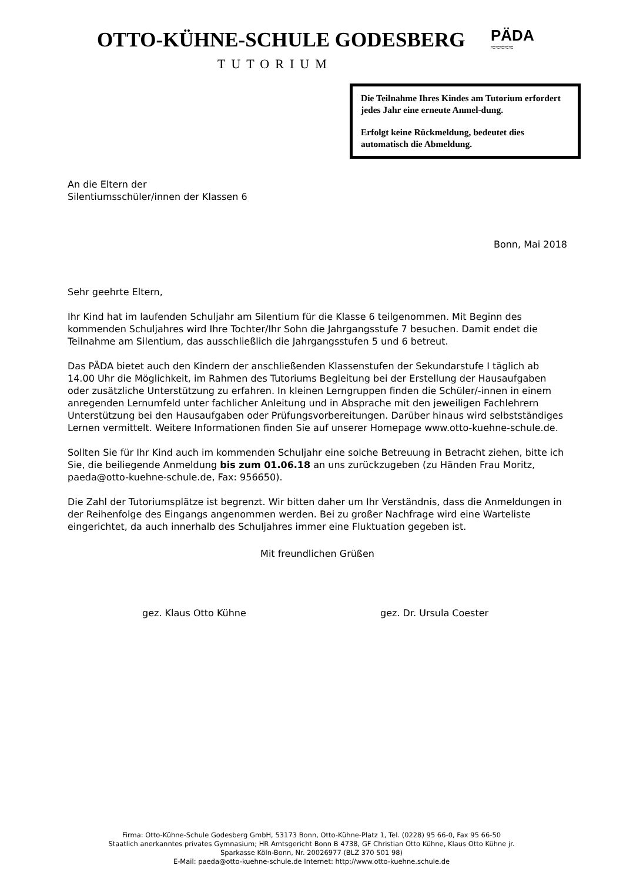OTTO-KÜHNE-SCHULE GODESBERG
TUTORIUM
PÄDA
≈≈≈≈≈
Die Teilnahme Ihres Kindes am Tutorium erfordert jedes Jahr eine erneute Anmel-dung.
Erfolgt keine Rückmeldung, bedeutet dies automatisch die Abmeldung.
An die Eltern der
Silentiumsschüler/innen der Klassen 6
Bonn, Mai 2018
Sehr geehrte Eltern,
Ihr Kind hat im laufenden Schuljahr am Silentium für die Klasse 6 teilgenommen. Mit Beginn des kommenden Schuljahres wird Ihre Tochter/Ihr Sohn die Jahrgangsstufe 7 besuchen. Damit endet die Teilnahme am Silentium, das ausschließlich die Jahrgangsstufen 5 und 6 betreut.
Das PÄDA bietet auch den Kindern der anschließenden Klassenstufen der Sekundarstufe I täglich ab 14.00 Uhr die Möglichkeit, im Rahmen des Tutoriums Begleitung bei der Erstellung der Hausaufgaben oder zusätzliche Unterstützung zu erfahren. In kleinen Lerngruppen finden die Schüler/-innen in einem anregenden Lernumfeld unter fachlicher Anleitung und in Absprache mit den jeweiligen Fachlehrern Unterstützung bei den Hausaufgaben oder Prüfungsvorbereitungen. Darüber hinaus wird selbstständiges Lernen vermittelt. Weitere Informationen finden Sie auf unserer Homepage www.otto-kuehne-schule.de.
Sollten Sie für Ihr Kind auch im kommenden Schuljahr eine solche Betreuung in Betracht ziehen, bitte ich Sie, die beiliegende Anmeldung bis zum 01.06.18 an uns zurückzugeben (zu Händen Frau Moritz, paeda@otto-kuehne-schule.de, Fax: 956650).
Die Zahl der Tutoriumsplätze ist begrenzt. Wir bitten daher um Ihr Verständnis, dass die Anmeldungen in der Reihenfolge des Eingangs angenommen werden. Bei zu großer Nachfrage wird eine Warteliste eingerichtet, da auch innerhalb des Schuljahres immer eine Fluktuation gegeben ist.
Mit freundlichen Grüßen
gez. Klaus Otto Kühne gez. Dr. Ursula Coester
Firma: Otto-Kühne-Schule Godesberg GmbH, 53173 Bonn, Otto-Kühne-Platz 1, Tel. (0228) 95 66-0, Fax 95 66-50
Staatlich anerkanntes privates Gymnasium; HR Amtsgericht Bonn B 4738, GF Christian Otto Kühne, Klaus Otto Kühne jr.
Sparkasse Köln-Bonn, Nr. 20026977 (BLZ 370 501 98)
E-Mail: paeda@otto-kuehne-schule.de Internet: http://www.otto-kuehne.schule.de